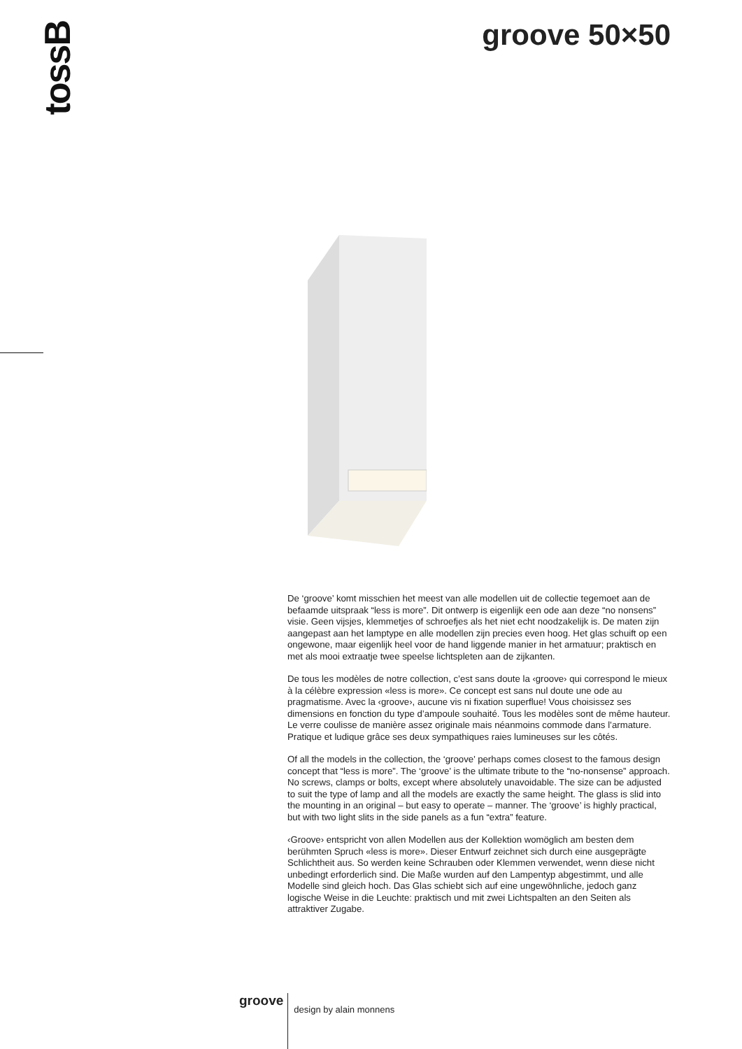tossB groove 50×50
De ‘groove’ komt misschien het meest van alle modellen uit de collectie tegemoet aan de befaamde uitspraak “less is more”. Dit ontwerp is eigenlijk een ode aan deze “no nonsens” visie. Geen vijsjes, klemmetjes of schroefjes als het niet echt noodzakelijk is. De maten zijn aangepast aan het lamptype en alle modellen zijn precies even hoog. Het glas schuift op een ongewone, maar eigenlijk heel voor de hand liggende manier in het armatuur; praktisch en met als mooi extraatje twee speelse lichtspleten aan de zijkanten.
De tous les modèles de notre collection, c’est sans doute la ‹groove› qui correspond le mieux à la célèbre expression «less is more». Ce concept est sans nul doute une ode au pragmatisme. Avec la ‹groove›, aucune vis ni fixation superflue! Vous choisissez ses dimensions en fonction du type d’ampoule souhaité. Tous les modèles sont de même hauteur. Le verre coulisse de manière assez originale mais néanmoins commode dans l’armature. Pratique et ludique grâce ses deux sympathiques raies lumineuses sur les côtés.
Of all the models in the collection, the ‘groove’ perhaps comes closest to the famous design concept that “less is more”. The ‘groove’ is the ultimate tribute to the “no-nonsense” approach. No screws, clamps or bolts, except where absolutely unavoidable. The size can be adjusted to suit the type of lamp and all the models are exactly the same height. The glass is slid into the mounting in an original – but easy to operate – manner. The ‘groove’ is highly practical, but with two light slits in the side panels as a fun “extra” feature.
‹Groove› entspricht von allen Modellen aus der Kollektion womöglich am besten dem berühmten Spruch «less is more». Dieser Entwurf zeichnet sich durch eine ausgeprägte Schlichtheit aus. So werden keine Schrauben oder Klemmen verwendet, wenn diese nicht unbedingt erforderlich sind. Die Maße wurden auf den Lampentyp abgestimmt, und alle Modelle sind gleich hoch. Das Glas schiebt sich auf eine ungewöhnliche, jedoch ganz logische Weise in die Leuchte: praktisch und mit zwei Lichtspalten an den Seiten als attraktiver Zugabe.
groove
design by alain monnens